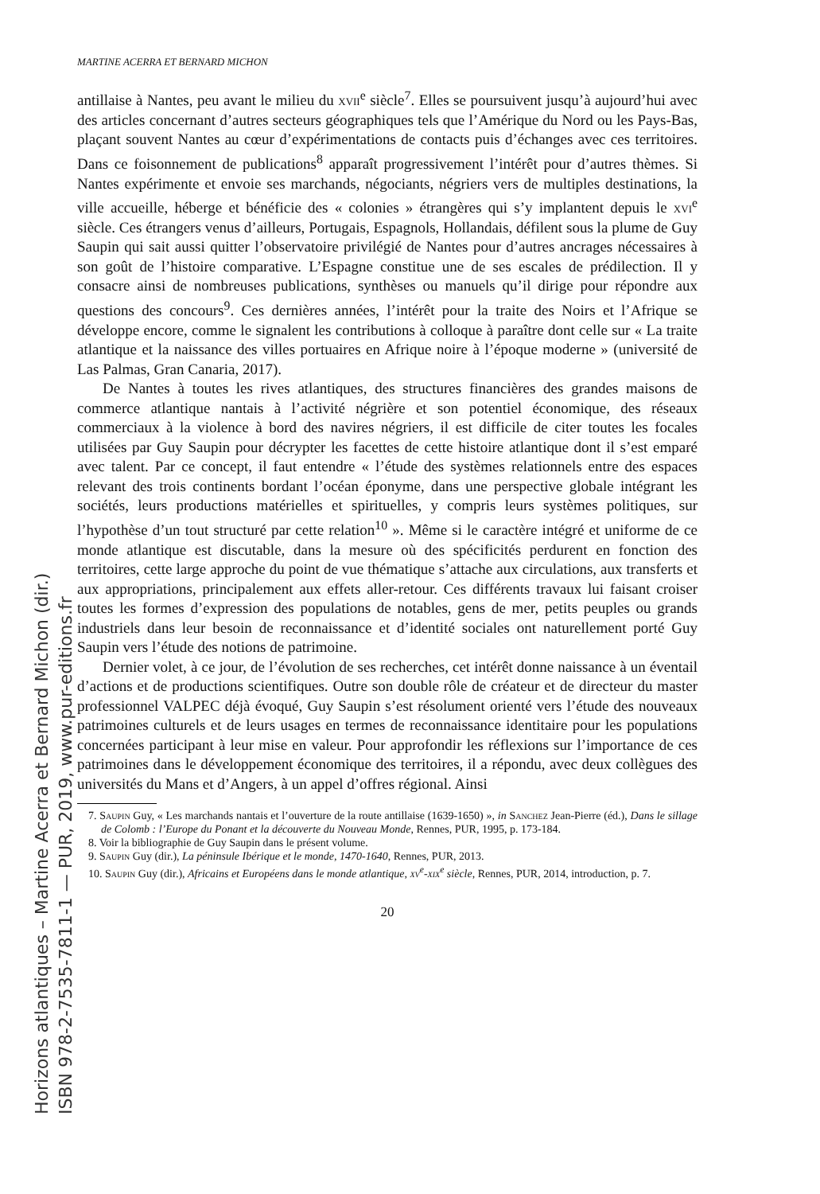MARTINE ACERRA ET BERNARD MICHON
antillaise à Nantes, peu avant le milieu du xvii<sup>e</sup> siècle<sup>7</sup>. Elles se poursuivent jusqu’à aujourd’hui avec des articles concernant d’autres secteurs géographiques tels que l’Amérique du Nord ou les Pays-Bas, plaçant souvent Nantes au cœur d’expérimentations de contacts puis d’échanges avec ces territoires. Dans ce foisonnement de publications<sup>8</sup> apparaît progressivement l’intérêt pour d’autres thèmes. Si Nantes expérimente et envoie ses marchands, négociants, négriers vers de multiples destinations, la ville accueille, héberge et bénéficie des « colonies » étrangères qui s’y implantent depuis le xvi<sup>e</sup> siècle. Ces étrangers venus d’ailleurs, Portugais, Espagnols, Hollandais, défilent sous la plume de Guy Saupin qui sait aussi quitter l’observatoire privilégié de Nantes pour d’autres ancrages nécessaires à son goût de l’histoire comparative. L’Espagne constitue une de ses escales de prédilection. Il y consacre ainsi de nombreuses publications, synthèses ou manuels qu’il dirige pour répondre aux questions des concours<sup>9</sup>. Ces dernières années, l’intérêt pour la traite des Noirs et l’Afrique se développe encore, comme le signalent les contributions à colloque à paraître dont celle sur « La traite atlantique et la naissance des villes portuaires en Afrique noire à l’époque moderne » (université de Las Palmas, Gran Canaria, 2017).
De Nantes à toutes les rives atlantiques, des structures financières des grandes maisons de commerce atlantique nantais à l’activité négrière et son potentiel économique, des réseaux commerciaux à la violence à bord des navires négriers, il est difficile de citer toutes les focales utilisées par Guy Saupin pour décrypter les facettes de cette histoire atlantique dont il s’est emparé avec talent. Par ce concept, il faut entendre « l’étude des systèmes relationnels entre des espaces relevant des trois continents bordant l’océan éponyme, dans une perspective globale intégrant les sociétés, leurs productions matérielles et spirituelles, y compris leurs systèmes politiques, sur l’hypothèse d’un tout structuré par cette relation<sup>10</sup> ». Même si le caractère intégré et uniforme de ce monde atlantique est discutable, dans la mesure où des spécificités perdurent en fonction des territoires, cette large approche du point de vue thématique s’attache aux circulations, aux transferts et aux appropriations, principalement aux effets aller-retour. Ces différents travaux lui faisant croiser toutes les formes d’expression des populations de notables, gens de mer, petits peuples ou grands industriels dans leur besoin de reconnaissance et d’identité sociales ont naturellement porté Guy Saupin vers l’étude des notions de patrimoine.
Dernier volet, à ce jour, de l’évolution de ses recherches, cet intérêt donne naissance à un éventail d’actions et de productions scientifiques. Outre son double rôle de créateur et de directeur du master professionnel VALPEC déjà évoqué, Guy Saupin s’est résolument orienté vers l’étude des nouveaux patrimoines culturels et de leurs usages en termes de reconnaissance identitaire pour les populations concernées participant à leur mise en valeur. Pour approfondir les réflexions sur l’importance de ces patrimoines dans le développement économique des territoires, il a répondu, avec deux collègues des universités du Mans et d’Angers, à un appel d’offres régional. Ainsi
7. Saupin Guy, « Les marchands nantais et l’ouverture de la route antillaise (1639-1650) », in Sanchez Jean-Pierre (éd.), Dans le sillage de Colomb : l’Europe du Ponant et la découverte du Nouveau Monde, Rennes, PUR, 1995, p. 173-184.
8. Voir la bibliographie de Guy Saupin dans le présent volume.
9. Saupin Guy (dir.), La péninsule Ibérique et le monde, 1470-1640, Rennes, PUR, 2013.
10. Saupin Guy (dir.), Africains et Européens dans le monde atlantique, xv<sup>e</sup>-xix<sup>e</sup> siècle, Rennes, PUR, 2014, introduction, p. 7.
20
Horizons atlantiques – Martine Acerra et Bernard Michon (dir.)
ISBN 978-2-7535-7811-1 — PUR, 2019, www.pur-editions.fr